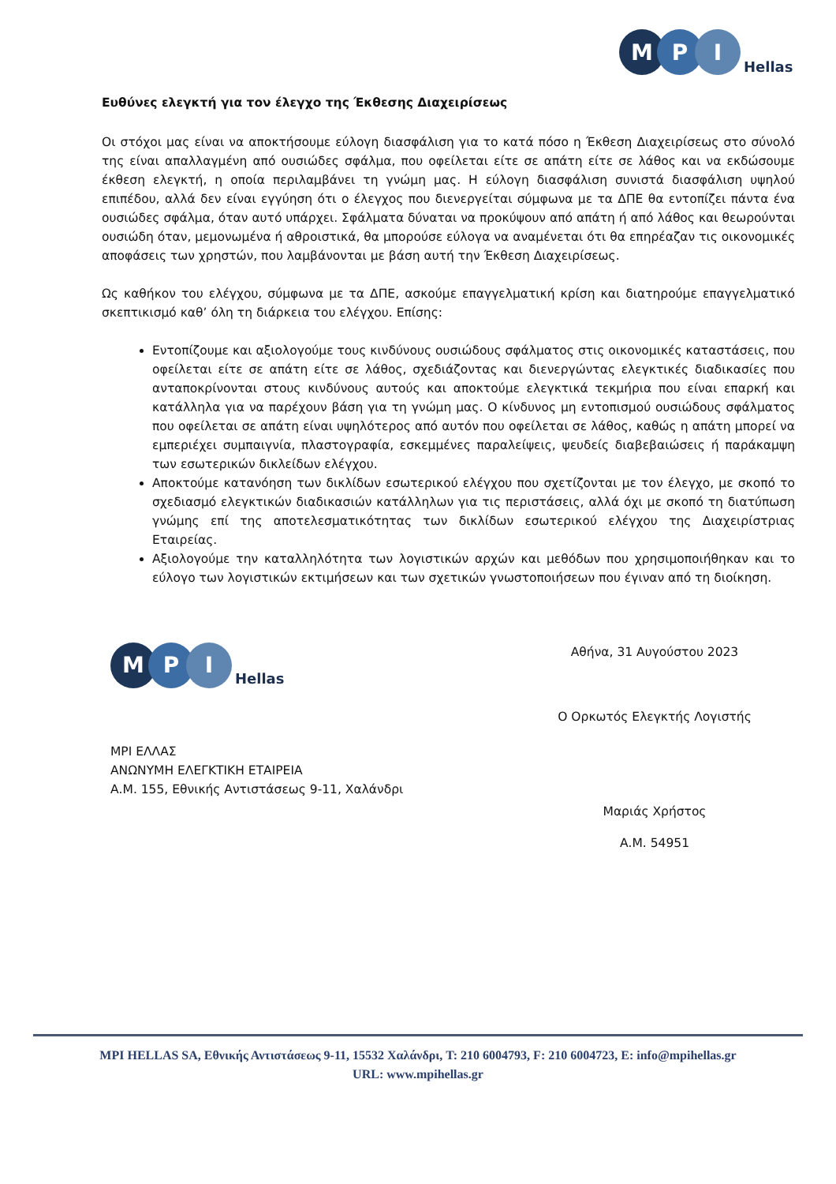M
P
I
Hellas
Ευθύνες ελεγκτή για τον έλεγχο της Έκθεσης Διαχειρίσεως
Οι στόχοι μας είναι να αποκτήσουμε εύλογη διασφάλιση για το κατά πόσο η Έκθεση Διαχειρίσεως στο σύνολό της είναι απαλλαγμένη από ουσιώδες σφάλμα, που οφείλεται είτε σε απάτη είτε σε λάθος και να εκδώσουμε έκθεση ελεγκτή, η οποία περιλαμβάνει τη γνώμη μας. Η εύλογη διασφάλιση συνιστά διασφάλιση υψηλού επιπέδου, αλλά δεν είναι εγγύηση ότι ο έλεγχος που διενεργείται σύμφωνα με τα ΔΠΕ θα εντοπίζει πάντα ένα ουσιώδες σφάλμα, όταν αυτό υπάρχει. Σφάλματα δύναται να προκύψουν από απάτη ή από λάθος και θεωρούνται ουσιώδη όταν, μεμονωμένα ή αθροιστικά, θα μπορούσε εύλογα να αναμένεται ότι θα επηρέαζαν τις οικονομικές αποφάσεις των χρηστών, που λαμβάνονται με βάση αυτή την Έκθεση Διαχειρίσεως.
Ως καθήκον του ελέγχου, σύμφωνα με τα ΔΠΕ, ασκούμε επαγγελματική κρίση και διατηρούμε επαγγελματικό σκεπτικισμό καθ’ όλη τη διάρκεια του ελέγχου. Επίσης:
Εντοπίζουμε και αξιολογούμε τους κινδύνους ουσιώδους σφάλματος στις οικονομικές καταστάσεις, που οφείλεται είτε σε απάτη είτε σε λάθος, σχεδιάζοντας και διενεργώντας ελεγκτικές διαδικασίες που ανταποκρίνονται στους κινδύνους αυτούς και αποκτούμε ελεγκτικά τεκμήρια που είναι επαρκή και κατάλληλα για να παρέχουν βάση για τη γνώμη μας. Ο κίνδυνος μη εντοπισμού ουσιώδους σφάλματος που οφείλεται σε απάτη είναι υψηλότερος από αυτόν που οφείλεται σε λάθος, καθώς η απάτη μπορεί να εμπεριέχει συμπαιγνία, πλαστογραφία, εσκεμμένες παραλείψεις, ψευδείς διαβεβαιώσεις ή παράκαμψη των εσωτερικών δικλείδων ελέγχου.
Αποκτούμε κατανόηση των δικλίδων εσωτερικού ελέγχου που σχετίζονται με τον έλεγχο, με σκοπό το σχεδιασμό ελεγκτικών διαδικασιών κατάλληλων για τις περιστάσεις, αλλά όχι με σκοπό τη διατύπωση γνώμης επί της αποτελεσματικότητας των δικλίδων εσωτερικού ελέγχου της Διαχειρίστριας Εταιρείας.
Αξιολογούμε την καταλληλότητα των λογιστικών αρχών και μεθόδων που χρησιμοποιήθηκαν και το εύλογο των λογιστικών εκτιμήσεων και των σχετικών γνωστοποιήσεων που έγιναν από τη διοίκηση.
M
P
I
Hellas
MPI ΕΛΛΑΣ
ΑΝΩΝΥΜΗ ΕΛΕΓΚΤΙΚΗ ΕΤΑΙΡΕΙΑ
Α.Μ. 155, Εθνικής Αντιστάσεως 9-11, Χαλάνδρι
Αθήνα, 31 Αυγούστου 2023
Ο Ορκωτός Ελεγκτής Λογιστής
Μαριάς Χρήστος
Α.Μ. 54951
MPI HELLAS SA, Εθνικής Αντιστάσεως 9-11, 15532 Χαλάνδρι, T: 210 6004793, F: 210 6004723, E: info@mpihellas.gr
URL: www.mpihellas.gr